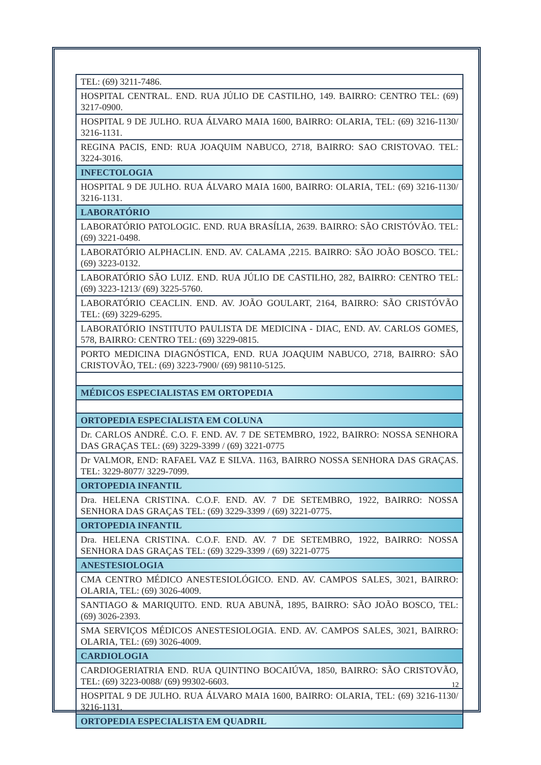| TEL: (69) 3211-7486. |
| HOSPITAL CENTRAL. END. RUA JÚLIO DE CASTILHO, 149. BAIRRO: CENTRO TEL: (69) 3217-0900. |
| HOSPITAL 9 DE JULHO. RUA ÁLVARO MAIA 1600, BAIRRO: OLARIA, TEL: (69) 3216-1130/ 3216-1131. |
| REGINA PACIS, END: RUA JOAQUIM NABUCO, 2718, BAIRRO: SAO CRISTOVAO. TEL: 3224-3016. |
| INFECTOLOGIA |
| HOSPITAL 9 DE JULHO. RUA ÁLVARO MAIA 1600, BAIRRO: OLARIA, TEL: (69) 3216-1130/ 3216-1131. |
| LABORATÓRIO |
| LABORATÓRIO PATOLOGIC. END. RUA BRASÍLIA, 2639. BAIRRO: SÃO CRISTÓVÃO. TEL: (69) 3221-0498. |
| LABORATÓRIO ALPHACLIN. END. AV. CALAMA ,2215. BAIRRO: SÃO JOÃO BOSCO. TEL: (69) 3223-0132. |
| LABORATÓRIO SÃO LUIZ. END. RUA JÚLIO DE CASTILHO, 282, BAIRRO: CENTRO TEL: (69) 3223-1213/ (69) 3225-5760. |
| LABORATÓRIO CEACLIN. END. AV. JOÃO GOULART, 2164, BAIRRO: SÃO CRISTÓVÃO TEL: (69) 3229-6295. |
| LABORATÓRIO INSTITUTO PAULISTA DE MEDICINA - DIAC, END. AV. CARLOS GOMES, 578, BAIRRO: CENTRO TEL: (69) 3229-0815. |
| PORTO MEDICINA DIAGNÓSTICA, END. RUA JOAQUIM NABUCO, 2718, BAIRRO: SÃO CRISTOVÃO, TEL: (69) 3223-7900/ (69) 98110-5125. |
| MÉDICOS ESPECIALISTAS EM ORTOPEDIA |
| ORTOPEDIA ESPECIALISTA EM COLUNA |
| Dr. CARLOS ANDRÉ. C.O. F. END. AV. 7 DE SETEMBRO, 1922, BAIRRO: NOSSA SENHORA DAS GRAÇAS TEL: (69) 3229-3399 / (69) 3221-0775 |
| Dr VALMOR, END: RAFAEL VAZ E SILVA. 1163, BAIRRO NOSSA SENHORA DAS GRAÇAS. TEL: 3229-8077/ 3229-7099. |
| ORTOPEDIA INFANTIL |
| Dra. HELENA CRISTINA. C.O.F. END. AV. 7 DE SETEMBRO, 1922, BAIRRO: NOSSA SENHORA DAS GRAÇAS TEL: (69) 3229-3399 / (69) 3221-0775. |
| ORTOPEDIA INFANTIL |
| Dra. HELENA CRISTINA. C.O.F. END. AV. 7 DE SETEMBRO, 1922, BAIRRO: NOSSA SENHORA DAS GRAÇAS TEL: (69) 3229-3399 / (69) 3221-0775 |
| ANESTESIOLOGIA |
| CMA CENTRO MÉDICO ANESTESIOLÓGICO. END. AV. CAMPOS SALES, 3021, BAIRRO: OLARIA, TEL: (69) 3026-4009. |
| SANTIAGO & MARIQUITO. END. RUA ABUNÃ, 1895, BAIRRO: SÃO JOÃO BOSCO, TEL: (69) 3026-2393. |
| SMA SERVIÇOS MÉDICOS ANESTESIOLOGIA. END. AV. CAMPOS SALES, 3021, BAIRRO: OLARIA, TEL: (69) 3026-4009. |
| CARDIOLOGIA |
| CARDIOGERIATRIA END. RUA QUINTINO BOCAIÚVA, 1850, BAIRRO: SÃO CRISTOVÃO, TEL: (69) 3223-0088/ (69) 99302-6603. |
| HOSPITAL 9 DE JULHO. RUA ÁLVARO MAIA 1600, BAIRRO: OLARIA, TEL: (69) 3216-1130/ 3216-1131. |
| ORTOPEDIA ESPECIALISTA EM QUADRIL |
12